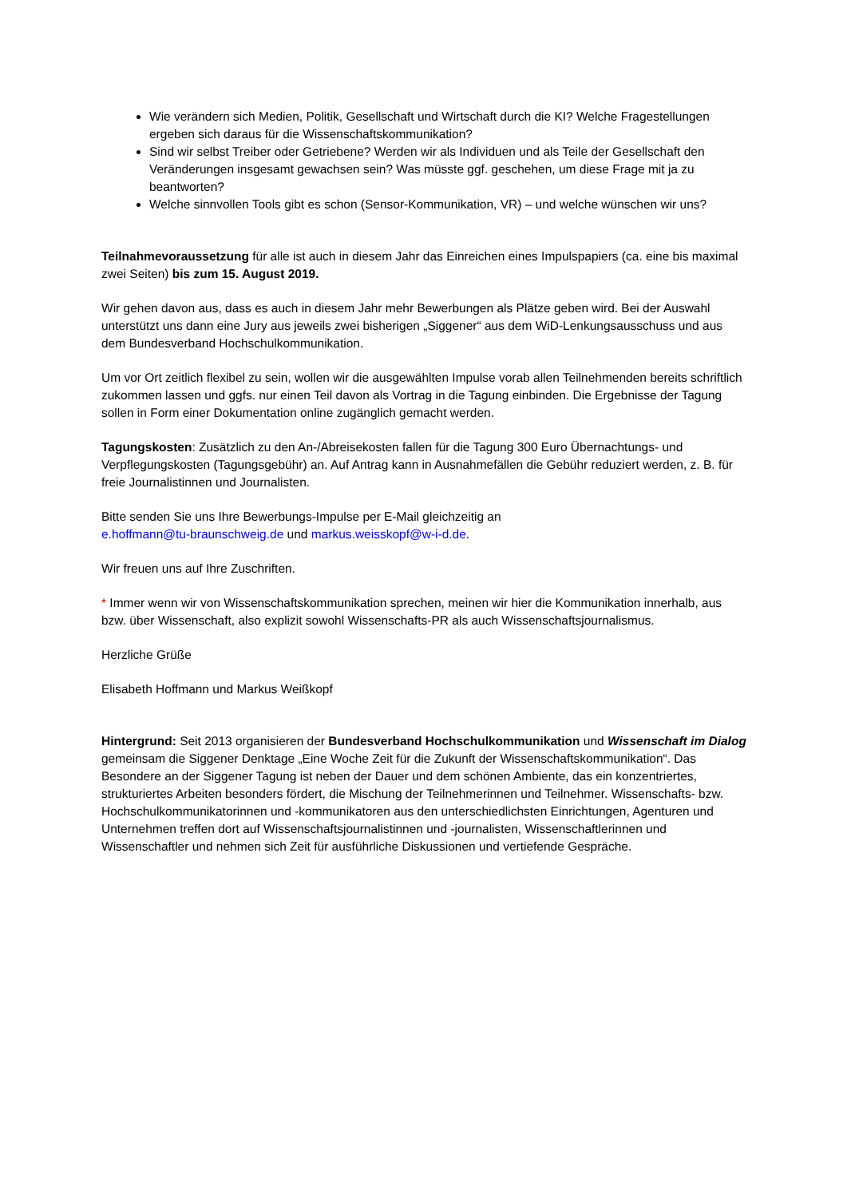Wie verändern sich Medien, Politik, Gesellschaft und Wirtschaft durch die KI? Welche Fragestellungen ergeben sich daraus für die Wissenschaftskommunikation?
Sind wir selbst Treiber oder Getriebene? Werden wir als Individuen und als Teile der Gesellschaft den Veränderungen insgesamt gewachsen sein? Was müsste ggf. geschehen, um diese Frage mit ja zu beantworten?
Welche sinnvollen Tools gibt es schon (Sensor-Kommunikation, VR) – und welche wünschen wir uns?
Teilnahmevoraussetzung für alle ist auch in diesem Jahr das Einreichen eines Impulspapiers (ca. eine bis maximal zwei Seiten) bis zum 15. August 2019.
Wir gehen davon aus, dass es auch in diesem Jahr mehr Bewerbungen als Plätze geben wird. Bei der Auswahl unterstützt uns dann eine Jury aus jeweils zwei bisherigen „Siggener“ aus dem WiD-Lenkungsausschuss und aus dem Bundesverband Hochschulkommunikation.
Um vor Ort zeitlich flexibel zu sein, wollen wir die ausgewählten Impulse vorab allen Teilnehmenden bereits schriftlich zukommen lassen und ggfs. nur einen Teil davon als Vortrag in die Tagung einbinden. Die Ergebnisse der Tagung sollen in Form einer Dokumentation online zugänglich gemacht werden.
Tagungskosten: Zusätzlich zu den An-/Abreisekosten fallen für die Tagung 300 Euro Übernachtungs- und Verpflegungskosten (Tagungsgebühr) an. Auf Antrag kann in Ausnahmefällen die Gebühr reduziert werden, z. B. für freie Journalistinnen und Journalisten.
Bitte senden Sie uns Ihre Bewerbungs-Impulse per E-Mail gleichzeitig an
e.hoffmann@tu-braunschweig.de und markus.weisskopf@w-i-d.de.
Wir freuen uns auf Ihre Zuschriften.
* Immer wenn wir von Wissenschaftskommunikation sprechen, meinen wir hier die Kommunikation innerhalb, aus bzw. über Wissenschaft, also explizit sowohl Wissenschafts-PR als auch Wissenschaftsjournalismus.
Herzliche Grüße
Elisabeth Hoffmann und Markus Weißkopf
Hintergrund: Seit 2013 organisieren der Bundesverband Hochschulkommunikation und Wissenschaft im Dialog gemeinsam die Siggener Denktage „Eine Woche Zeit für die Zukunft der Wissenschaftskommunikation“. Das Besondere an der Siggener Tagung ist neben der Dauer und dem schönen Ambiente, das ein konzentriertes, strukturiertes Arbeiten besonders fördert, die Mischung der Teilnehmerinnen und Teilnehmer. Wissenschafts- bzw. Hochschulkommunikatorinnen und -kommunikatoren aus den unterschiedlichsten Einrichtungen, Agenturen und Unternehmen treffen dort auf Wissenschaftsjournalistinnen und -journalisten, Wissenschaftlerinnen und Wissenschaftler und nehmen sich Zeit für ausführliche Diskussionen und vertiefende Gespräche.